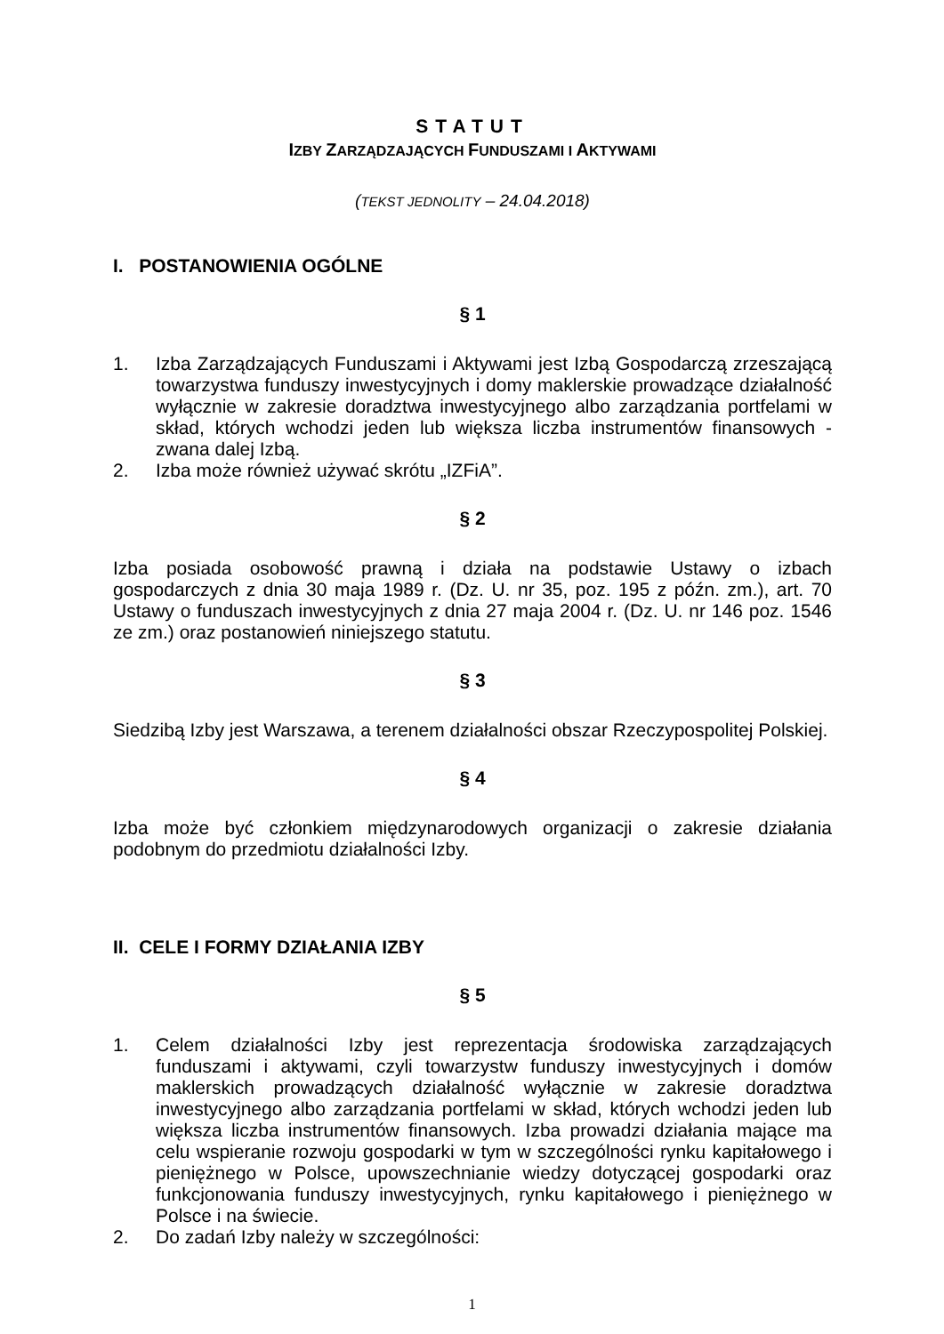STATUT
IZBY ZARZĄDZAJĄCYCH FUNDUSZAMI I AKTYWAMI
(TEKST JEDNOLITY – 24.04.2018)
I. POSTANOWIENIA OGÓLNE
§ 1
1. Izba Zarządzających Funduszami i Aktywami jest Izbą Gospodarczą zrzeszającą towarzystwa funduszy inwestycyjnych i domy maklerskie prowadzące działalność wyłącznie w zakresie doradztwa inwestycyjnego albo zarządzania portfelami w skład, których wchodzi jeden lub większa liczba instrumentów finansowych - zwana dalej Izbą.
2. Izba może również używać skrótu „IZFiA”.
§ 2
Izba posiada osobowość prawną i działa na podstawie Ustawy o izbach gospodarczych z dnia 30 maja 1989 r. (Dz. U. nr 35, poz. 195 z późn. zm.), art. 70 Ustawy o funduszach inwestycyjnych z dnia 27 maja 2004 r. (Dz. U. nr 146 poz. 1546 ze zm.) oraz postanowień niniejszego statutu.
§ 3
Siedzibą Izby jest Warszawa, a terenem działalności obszar Rzeczypospolitej Polskiej.
§ 4
Izba może być członkiem międzynarodowych organizacji o zakresie działania podobnym do przedmiotu działalności Izby.
II. CELE I FORMY DZIAŁANIA IZBY
§ 5
1. Celem działalności Izby jest reprezentacja środowiska zarządzających funduszami i aktywami, czyli towarzystw funduszy inwestycyjnych i domów maklerskich prowadzących działalność wyłącznie w zakresie doradztwa inwestycyjnego albo zarządzania portfelami w skład, których wchodzi jeden lub większa liczba instrumentów finansowych. Izba prowadzi działania mające ma celu wspieranie rozwoju gospodarki w tym w szczególności rynku kapitałowego i pieniężnego w Polsce, upowszechnianie wiedzy dotyczącej gospodarki oraz funkcjonowania funduszy inwestycyjnych, rynku kapitałowego i pieniężnego w Polsce i na świecie.
2. Do zadań Izby należy w szczególności:
1